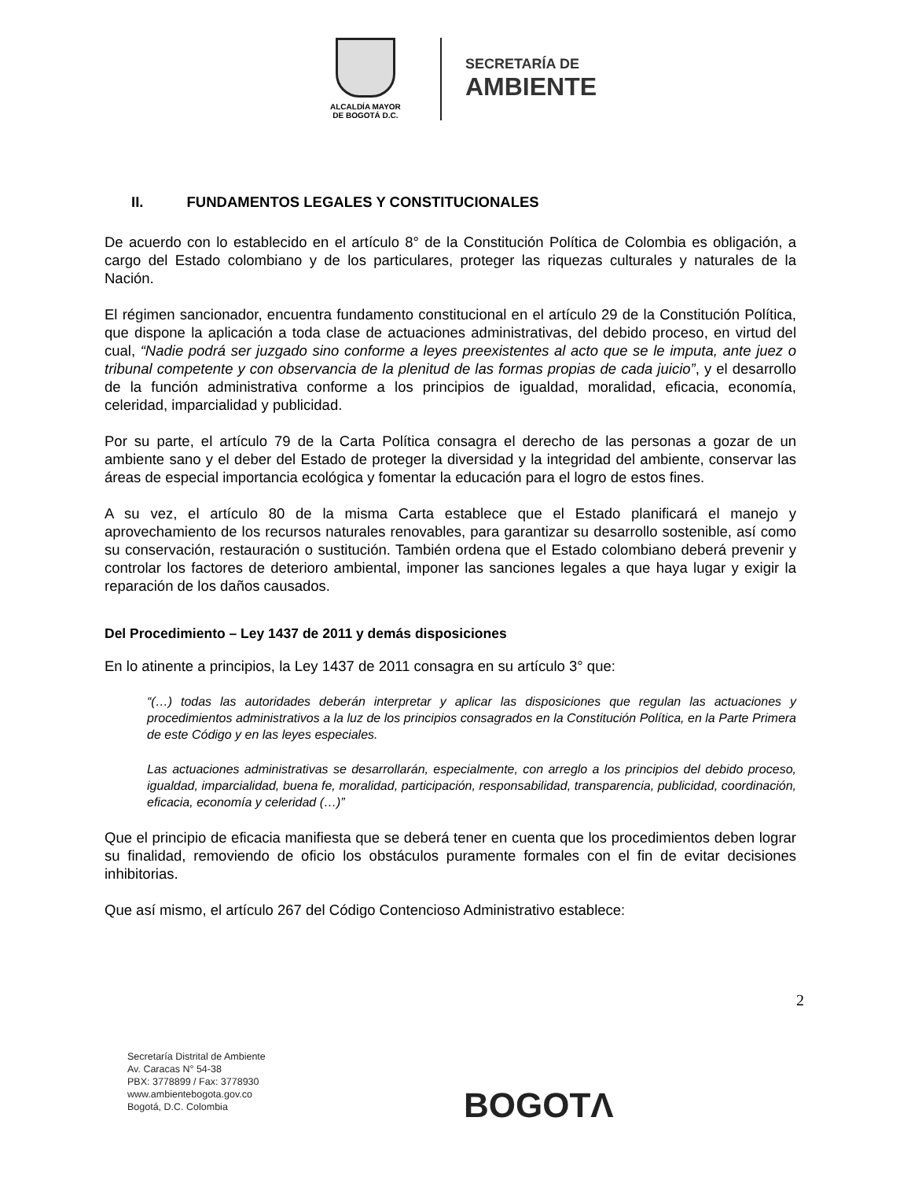ALCALDÍA MAYOR
DE BOGOTÁ D.C.
SECRETARÍA DE
AMBIENTE
II. FUNDAMENTOS LEGALES Y CONSTITUCIONALES
De acuerdo con lo establecido en el artículo 8° de la Constitución Política de Colombia es obligación, a cargo del Estado colombiano y de los particulares, proteger las riquezas culturales y naturales de la Nación.
El régimen sancionador, encuentra fundamento constitucional en el artículo 29 de la Constitución Política, que dispone la aplicación a toda clase de actuaciones administrativas, del debido proceso, en virtud del cual, “Nadie podrá ser juzgado sino conforme a leyes preexistentes al acto que se le imputa, ante juez o tribunal competente y con observancia de la plenitud de las formas propias de cada juicio”, y el desarrollo de la función administrativa conforme a los principios de igualdad, moralidad, eficacia, economía, celeridad, imparcialidad y publicidad.
Por su parte, el artículo 79 de la Carta Política consagra el derecho de las personas a gozar de un ambiente sano y el deber del Estado de proteger la diversidad y la integridad del ambiente, conservar las áreas de especial importancia ecológica y fomentar la educación para el logro de estos fines.
A su vez, el artículo 80 de la misma Carta establece que el Estado planificará el manejo y aprovechamiento de los recursos naturales renovables, para garantizar su desarrollo sostenible, así como su conservación, restauración o sustitución. También ordena que el Estado colombiano deberá prevenir y controlar los factores de deterioro ambiental, imponer las sanciones legales a que haya lugar y exigir la reparación de los daños causados.
Del Procedimiento – Ley 1437 de 2011 y demás disposiciones
En lo atinente a principios, la Ley 1437 de 2011 consagra en su artículo 3° que:
“(…) todas las autoridades deberán interpretar y aplicar las disposiciones que regulan las actuaciones y procedimientos administrativos a la luz de los principios consagrados en la Constitución Política, en la Parte Primera de este Código y en las leyes especiales.
Las actuaciones administrativas se desarrollarán, especialmente, con arreglo a los principios del debido proceso, igualdad, imparcialidad, buena fe, moralidad, participación, responsabilidad, transparencia, publicidad, coordinación, eficacia, economía y celeridad (…)”
Que el principio de eficacia manifiesta que se deberá tener en cuenta que los procedimientos deben lograr su finalidad, removiendo de oficio los obstáculos puramente formales con el fin de evitar decisiones inhibitorias.
Que así mismo, el artículo 267 del Código Contencioso Administrativo establece:
2
Secretaría Distrital de Ambiente
Av. Caracas N° 54-38
PBX: 3778899 / Fax: 3778930
www.ambientebogota.gov.co
Bogotá, D.C. Colombia
BOGOTΛ